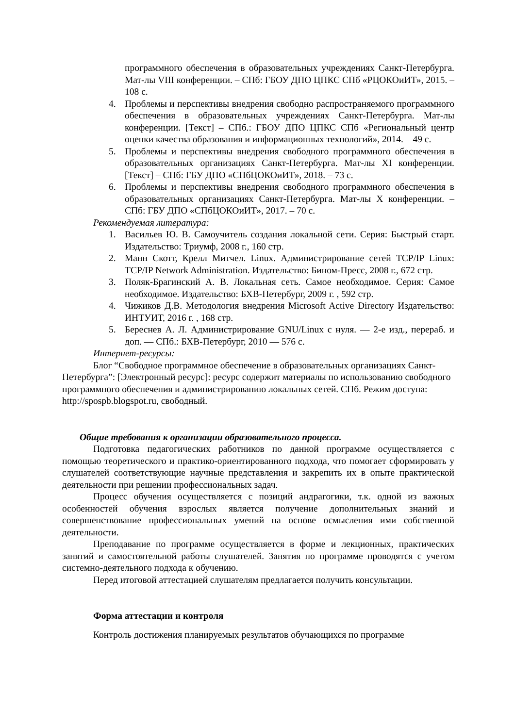программного обеспечения в образовательных учреждениях Санкт-Петербурга. Мат-лы VIII конференции. – СПб: ГБОУ ДПО ЦПКС СПб «РЦОКОиИТ», 2015. – 108 с.
4. Проблемы и перспективы внедрения свободно распространяемого программного обеспечения в образовательных учреждениях Санкт-Петербурга. Мат-лы конференции. [Текст] – СПб.: ГБОУ ДПО ЦПКС СПб «Региональный центр оценки качества образования и информационных технологий», 2014. – 49 с.
5. Проблемы и перспективы внедрения свободного программного обеспечения в образовательных организациях Санкт-Петербурга. Мат-лы XI конференции. [Текст] – СПб: ГБУ ДПО «СПбЦОКОиИТ», 2018. – 73 с.
6. Проблемы и перспективы внедрения свободного программного обеспечения в образовательных организациях Санкт-Петербурга. Мат-лы X конференции. – СПб: ГБУ ДПО «СПбЦОКОиИТ», 2017. – 70 с.
Рекомендуемая литература:
1. Васильев Ю. В. Самоучитель создания локальной сети. Серия: Быстрый старт. Издательство: Триумф, 2008 г., 160 стр.
2. Манн Скотт, Крелл Митчел. Linux. Администрирование сетей TCP/IP Linux: TCP/IP Network Administration. Издательство: Бином-Пресс, 2008 г., 672 стр.
3. Поляк-Брагинский А. В. Локальная сеть. Самое необходимое. Серия: Самое необходимое. Издательство: БХВ-Петербург, 2009 г. , 592 стр.
4. Чижиков Д.В. Методология внедрения Microsoft Active Directory Издательство: ИНТУИТ, 2016 г. , 168 стр.
5. Береснев А. Л. Администрирование GNU/Linux с нуля. — 2-е изд., перераб. и доп. — СПб.: БХВ-Петербург, 2010 — 576 с.
Интернет-ресурсы:
Блог “Свободное программное обеспечение в образовательных организациях Санкт-Петербурга”: [Электронный ресурс]: ресурс содержит материалы по использованию свободного программного обеспечения и администрированию локальных сетей. СПб. Режим доступа: http://spospb.blogspot.ru, свободный.
Общие требования к организации образовательного процесса.
Подготовка педагогических работников по данной программе осуществляется с помощью теоретического и практико-ориентированного подхода, что помогает сформировать у слушателей соответствующие научные представления и закрепить их в опыте практической деятельности при решении профессиональных задач.
Процесс обучения осуществляется с позиций андрагогики, т.к. одной из важных особенностей обучения взрослых является получение дополнительных знаний и совершенствование профессиональных умений на основе осмысления ими собственной деятельности.
Преподавание по программе осуществляется в форме и лекционных, практических занятий и самостоятельной работы слушателей. Занятия по программе проводятся с учетом системно-деятельного подхода к обучению.
Перед итоговой аттестацией слушателям предлагается получить консультации.
Форма аттестации и контроля
Контроль достижения планируемых результатов обучающихся по программе